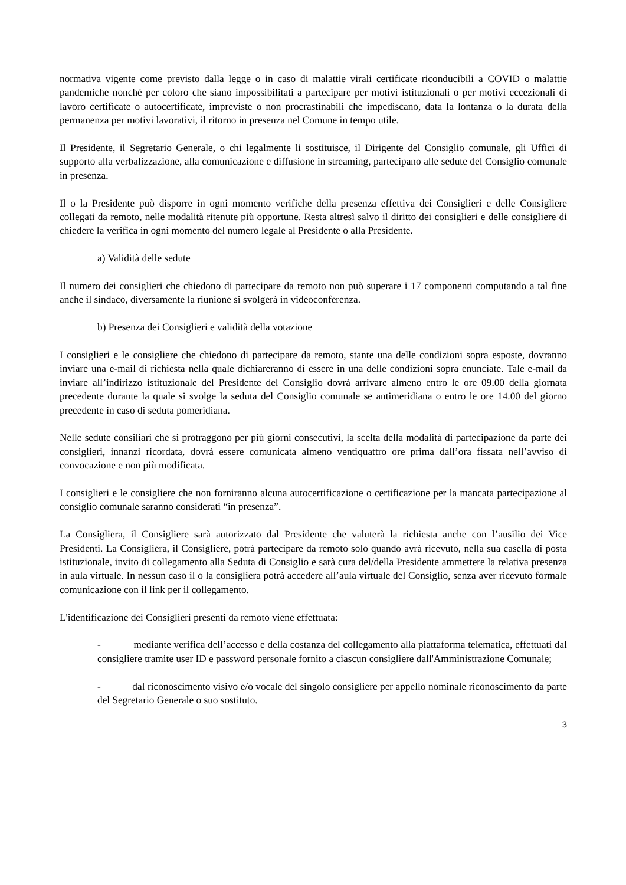normativa vigente come previsto dalla legge o in caso di malattie virali certificate riconducibili a COVID o malattie pandemiche nonché per coloro che siano impossibilitati a partecipare per motivi istituzionali o per motivi eccezionali di lavoro certificate o autocertificate, impreviste o non procrastinabili che impediscano, data la lontanza o la durata della permanenza per motivi lavorativi, il ritorno in presenza nel Comune in tempo utile.
Il Presidente, il Segretario Generale, o chi legalmente li sostituisce, il Dirigente del Consiglio comunale, gli Uffici di supporto alla verbalizzazione, alla comunicazione e diffusione in streaming, partecipano alle sedute del Consiglio comunale in presenza.
Il o la Presidente può disporre in ogni momento verifiche della presenza effettiva dei Consiglieri e delle Consigliere collegati da remoto, nelle modalità ritenute più opportune. Resta altresì salvo il diritto dei consiglieri e delle consigliere di chiedere la verifica in ogni momento del numero legale al Presidente o alla Presidente.
a) Validità delle sedute
Il numero dei consiglieri che chiedono di partecipare da remoto non può superare i 17 componenti computando a tal fine anche il sindaco, diversamente la riunione si svolgerà in videoconferenza.
b) Presenza dei Consiglieri e validità della votazione
I consiglieri e le consigliere che chiedono di partecipare da remoto, stante una delle condizioni sopra esposte, dovranno inviare una e-mail di richiesta nella quale dichiareranno di essere in una delle condizioni sopra enunciate. Tale e-mail da inviare all’indirizzo istituzionale del Presidente del Consiglio dovrà arrivare almeno entro le ore 09.00 della giornata precedente durante la quale si svolge la seduta del Consiglio comunale se antimeridiana o entro le ore 14.00 del giorno precedente in caso di seduta pomeridiana.
Nelle sedute consiliari che si protraggono per più giorni consecutivi, la scelta della modalità di partecipazione da parte dei consiglieri, innanzi ricordata, dovrà essere comunicata almeno ventiquattro ore prima dall’ora fissata nell’avviso di convocazione e non più modificata.
I consiglieri e le consigliere che non forniranno alcuna autocertificazione o certificazione per la mancata partecipazione al consiglio comunale saranno considerati “in presenza”.
La Consigliera, il Consigliere sarà autorizzato dal Presidente che valuterà la richiesta anche con l’ausilio dei Vice Presidenti. La Consigliera, il Consigliere, potrà partecipare da remoto solo quando avrà ricevuto, nella sua casella di posta istituzionale, invito di collegamento alla Seduta di Consiglio e sarà cura del/della Presidente ammettere la relativa presenza in aula virtuale. In nessun caso il o la consigliera potrà accedere all’aula virtuale del Consiglio, senza aver ricevuto formale comunicazione con il link per il collegamento.
L'identificazione dei Consiglieri presenti da remoto viene effettuata:
- mediante verifica dell’accesso e della costanza del collegamento alla piattaforma telematica, effettuati dal consigliere tramite user ID e password personale fornito a ciascun consigliere dall'Amministrazione Comunale;
- dal riconoscimento visivo e/o vocale del singolo consigliere per appello nominale riconoscimento da parte del Segretario Generale o suo sostituto.
3